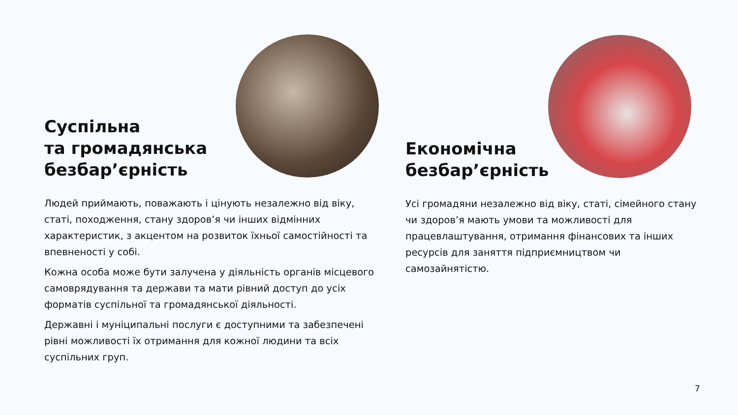Суспільна
та громадянська
безбар’єрність
Людей приймають, поважають і цінують незалежно від віку, статі, походження, стану здоров’я чи інших відмінних характеристик, з акцентом на розвиток їхньої самостійності та впевненості у собі.
Кожна особа може бути залучена у діяльність органів місцевого самоврядування та держави та мати рівний доступ до усіх форматів суспільної та громадянської діяльності.
Державні і муніципальні послуги є доступними та забезпечені рівні можливості їх отримання для кожної людини та всіх суспільних груп.
Економічна
безбар’єрність
Усі громадяни незалежно від віку, статі, сімейного стану чи здоров’я мають умови та можливості для працевлаштування, отримання фінансових та інших ресурсів для заняття підприємництвом чи самозайнятістю.
7